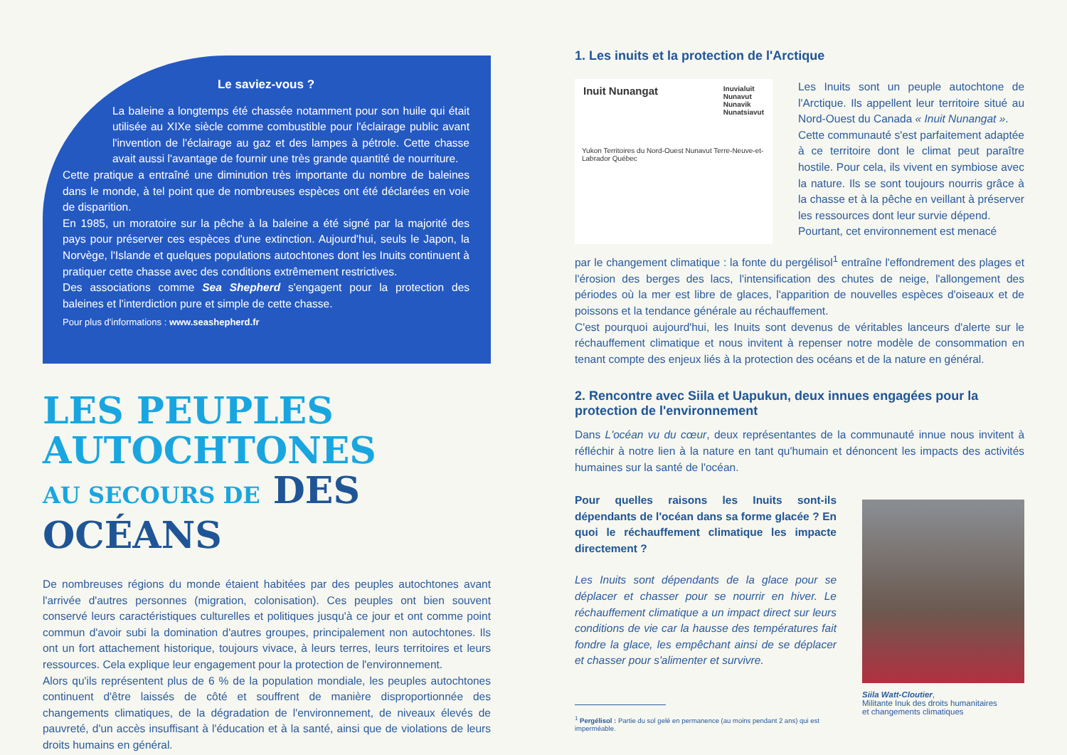Le saviez-vous ?
La baleine a longtemps été chassée notamment pour son huile qui était utilisée au XIXe siècle comme combustible pour l'éclairage public avant l'invention de l'éclairage au gaz et des lampes à pétrole. Cette chasse avait aussi l'avantage de fournir une très grande quantité de nourriture.
Cette pratique a entraîné une diminution très importante du nombre de baleines dans le monde, à tel point que de nombreuses espèces ont été déclarées en voie de disparition.
En 1985, un moratoire sur la pêche à la baleine a été signé par la majorité des pays pour préserver ces espèces d'une extinction. Aujourd'hui, seuls le Japon, la Norvège, l'Islande et quelques populations autochtones dont les Inuits continuent à pratiquer cette chasse avec des conditions extrêmement restrictives.
Des associations comme Sea Shepherd s'engagent pour la protection des baleines et l'interdiction pure et simple de cette chasse.
Pour plus d'informations : www.seashepherd.fr
LES PEUPLES
AUTOCHTONES
AU SECOURS DE DES OCÉANS
De nombreuses régions du monde étaient habitées par des peuples autochtones avant l'arrivée d'autres personnes (migration, colonisation). Ces peuples ont bien souvent conservé leurs caractéristiques culturelles et politiques jusqu'à ce jour et ont comme point commun d'avoir subi la domination d'autres groupes, principalement non autochtones. Ils ont un fort attachement historique, toujours vivace, à leurs terres, leurs territoires et leurs ressources. Cela explique leur engagement pour la protection de l'environnement.
Alors qu'ils représentent plus de 6 % de la population mondiale, les peuples autochtones continuent d'être laissés de côté et souffrent de manière disproportionnée des changements climatiques, de la dégradation de l'environnement, de niveaux élevés de pauvreté, d'un accès insuffisant à l'éducation et à la santé, ainsi que de violations de leurs droits humains en général.
1. Les inuits et la protection de l'Arctique
Inuit Nunangat
Inuvialuit
Nunavut
Nunavik
Nunatsiavut
Yukon Territoires du Nord-Ouest Nunavut Terre-Neuve-et-Labrador Québec
Les Inuits sont un peuple autochtone de l'Arctique. Ils appellent leur territoire situé au Nord-Ouest du Canada « Inuit Nunangat ».
Cette communauté s'est parfaitement adaptée à ce territoire dont le climat peut paraître hostile. Pour cela, ils vivent en symbiose avec la nature. Ils se sont toujours nourris grâce à la chasse et à la pêche en veillant à préserver les ressources dont leur survie dépend.
Pourtant, cet environnement est menacé
par le changement climatique : la fonte du pergélisol<sup>1</sup> entraîne l'effondrement des plages et l'érosion des berges des lacs, l'intensification des chutes de neige, l'allongement des périodes où la mer est libre de glaces, l'apparition de nouvelles espèces d'oiseaux et de poissons et la tendance générale au réchauffement.
C'est pourquoi aujourd'hui, les Inuits sont devenus de véritables lanceurs d'alerte sur le réchauffement climatique et nous invitent à repenser notre modèle de consommation en tenant compte des enjeux liés à la protection des océans et de la nature en général.
2. Rencontre avec Siila et Uapukun, deux innues engagées pour la protection de l'environnement
Dans L'océan vu du cœur, deux représentantes de la communauté innue nous invitent à réfléchir à notre lien à la nature en tant qu'humain et dénoncent les impacts des activités humaines sur la santé de l'océan.
Pour quelles raisons les Inuits sont-ils dépendants de l'océan dans sa forme glacée ? En quoi le réchauffement climatique les impacte directement ?
Les Inuits sont dépendants de la glace pour se déplacer et chasser pour se nourrir en hiver. Le réchauffement climatique a un impact direct sur leurs conditions de vie car la hausse des températures fait fondre la glace, les empêchant ainsi de se déplacer et chasser pour s'alimenter et survivre.
<sup>1</sup> Pergélisol : Partie du sol gelé en permanence (au moins pendant 2 ans) qui est
imperméable.
Siila Watt-Cloutier,
Militante Inuk des droits humanitaires
et changements climatiques